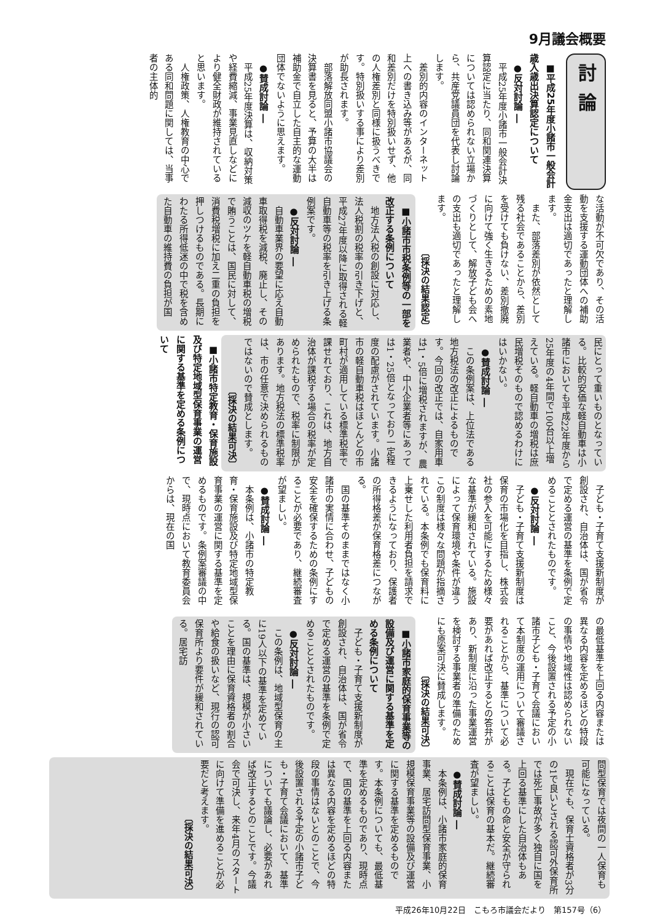9月議会概要
討論
■平成25年度小諸市一般会計歳入歳出決算認定について
●反対討論 ―
平成25年度小諸市一般会計決算認定に当たり、同和関連決算については認められない立場から、共産党議員団を代表し討論します。
差別的内容のインターネット上への書き込み等があるが、同和差別だけを特別扱いせず、他の人権差別と同様に扱うべきです。特別扱いする事により差別が助長されます。
部落解放同盟小諸市協議会の決算書を見ると、予算の大半は補助金で自立した自主的な運動団体でないように思えます。
●賛成討論 ―
平成25年度決算は、収納対策や経費縮減、事業見直しなどにより健全財政が維持されていると思います。
人権政策、人権教育の中心である同和問題に関しては、当事者の主体的
な活動が不可欠であり、その活動を支援する運動団体への補助金支出は適切であったと理解します。
また、部落差別が依然として残る社会であることから、差別を受けても負けない、差別撤廃に向けて強く生きるための素地づくりとして、解放子ども会への支出も適切であったと理解します。
〔採決の結果認定〕
■小諸市市税条例等の一部を改正する条例について
地方法人税の創設に対応し、法人税割の税率の引き下げと、平成27年度以降に取得される軽自動車等の税率を引き上げる条例案です。
●反対討論 ―
自動車業界の要望に応え自動車取得税を減税、廃止し、その減収のツケを軽自動車税の増税で賄うことは、国民に対して、消費税増税に加え二重の負担を押しつけるものである。長期にわたる所得低迷の中で税を含めた自動車の維持費の負担が国
民にとって重いものとなっている。比較的安価な軽自動車は小諸市においても平成22年度から25年度の4年間で100台以上増えている。軽自動車の増税は庶民増税そのもので認めるわけにはいかない。
●賛成討論 ―
この条例案は、上位法である地方税法の改正によるものです。今回の改正では、自家用車は1・5倍に増税されますが、農業者や、中小企業者等にあっては1・25倍となっており一定程度の配慮がされています。小諸市の軽自動車税はほとんどの市町村が適用している標準税率で課せれており、これは、地方自治体が課税する場合の税率が定められたもので、税率に制限があります。地方税法の標準税率は、市の任意で決められるものではないので賛成とします。
〔採決の結果可決〕
■小諸市特定教育・保育施設及び特定地域型保育事業の運営に関する基準を定める条例について
子ども・子育て支援新制度が創設され、自治体は、国が省令で定める運営の基準を条例で定めることとされたものです。
●反対討論 ―
子ども・子育て支援新制度は保育の市場化を目指し、株式会社の参入を可能にするため様々な基準が緩和されている。施設によって保育環境や条件が違うこの制度は様々な問題が指摘されている。本条例でも保育料に上乗せした利用者負担を請求できるようになっており、保護者の所得格差が保育格差につながる。
国の基準そのままではなく小諸市の実情に合わせ、子どもの安全を確保するための条例にすることが必要であり、継続審査が望ましい。
●賛成討論 ―
本条例は、小諸市の特定教育・保育施設及び特定地域型保育事業の運営に関する基準を定めるものです。条例案審議の中で、現時点において教育委員会からは、現在の国
の最低基準を上回る内容または異なる内容を定めるほどの特段の事情や地域性は認められないこと、今後設置される予定の小諸市子ども・子育て会議において本制度の運用について審議されることから、基準について必要があれば改正するとの答弁があり、新制度に沿った事業運営を検討する事業者の準備のためにも原案可決に賛成します。
〔採決の結果可決〕
■小諸市家庭的保育事業等の設備及び運営に関する基準を定める条例について
子ども・子育て支援新制度が創設され、自治体は、国が省令で定める運営の基準を条例で定めることとされたものです。
●反対討論 ―
この条例は、地域型保育の主に19人以下の基準を定めている。国の基準は、規模が小さいことを理由に保育資格者の割合や給食の扱いなど、現行の認可保育所より要件が緩和されている。居宅訪
問型保育では夜間の一人保育も可能になっている。
現在でも、保育士資格者が3分の1で良いとされる認可外保育所では死亡事故が多く独自に国を上回る基準にした自治体もある。子どもの命と安全が守られることは保育の基本だ。継続審査が望ましい。
●賛成討論 ―
本条例は、小諸市家庭的保育事業、居宅訪問型保育事業、小規模保育事業等の設備及び運営に関する基準を定めるものです。本条例についても、最低基準を定めるものであり、現時点で、国の基準を上回る内容または異なる内容を定めるほどの特段の事情はないとのことで、今後設置される予定の小諸市子ども・子育て会議において、基準についても議論し、必要があれば改正するとのことです。今議会で可決し、来年4月のスタートに向けて準備を進めることが必要だと考えます。
〔採決の結果可決〕
平成26年10月22日　こもろ市議会だより　第157号（6）